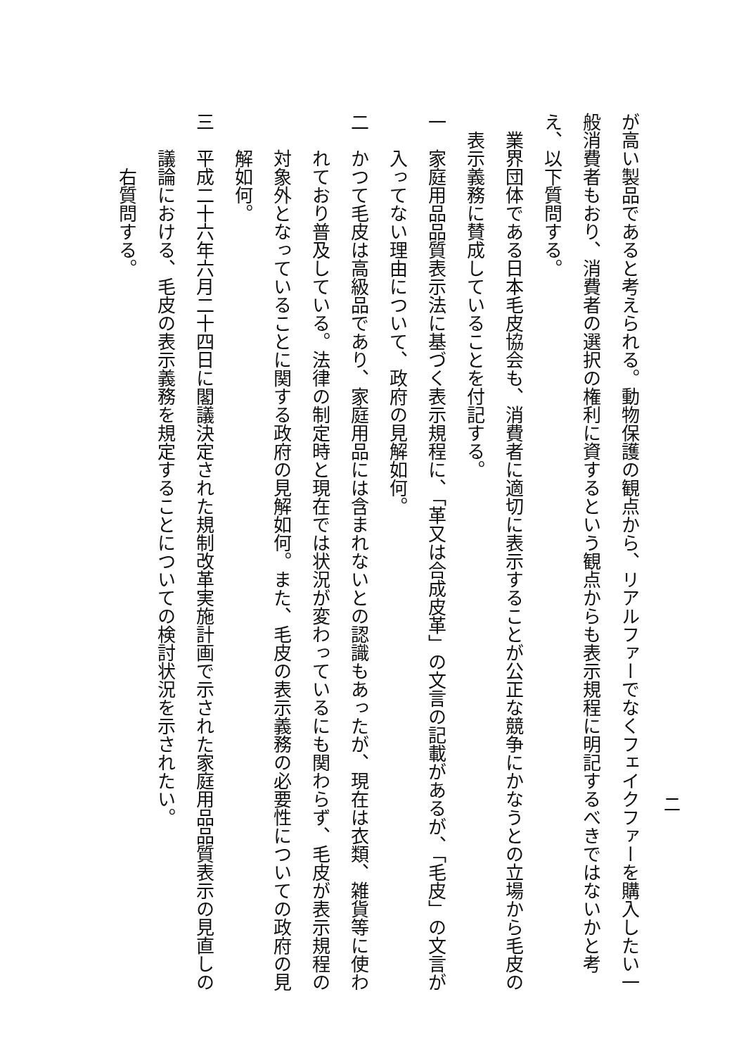が高い製品であると考えられる。動物保護の観点から、リアルファーでなくフェイクファーを購入したい一般消費者もおり、消費者の選択の権利に資するという観点からも表示規程に明記するべきではないかと考え、以下質問する。
業界団体である日本毛皮協会も、消費者に適切に表示することが公正な競争にかなうとの立場から毛皮の表示義務に賛成していることを付記する。
一　家庭用品品質表示法に基づく表示規程に、「革又は合成皮革」の文言の記載があるが、「毛皮」の文言が入ってない理由について、政府の見解如何。
二　かつて毛皮は高級品であり、家庭用品には含まれないとの認識もあったが、現在は衣類、雑貨等に使われており普及している。法律の制定時と現在では状況が変わっているにも関わらず、毛皮が表示規程の対象外となっていることに関する政府の見解如何。また、毛皮の表示義務の必要性についての政府の見解如何。
三　平成二十六年六月二十四日に閣議決定された規制改革実施計画で示された家庭用品品質表示の見直しの議論における、毛皮の表示義務を規定することについての検討状況を示されたい。
右質問する。
二